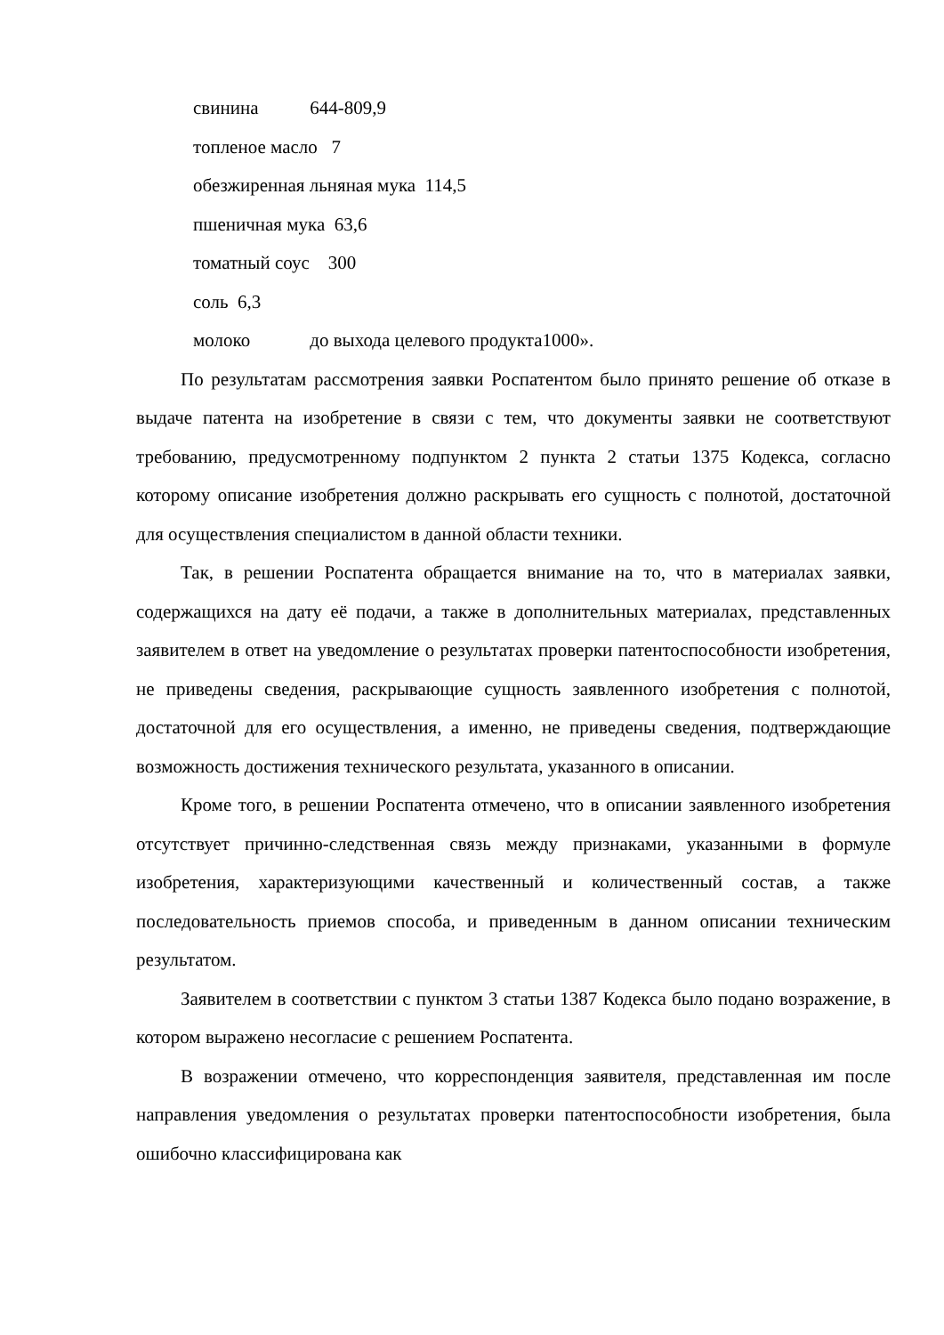свинина 644-809,9
топленое масло 7
обезжиренная льняная мука 114,5
пшеничная мука 63,6
томатный соус 300
соль 6,3
молоко до выхода целевого продукта1000».
По результатам рассмотрения заявки Роспатентом было принято решение об отказе в выдаче патента на изобретение в связи с тем, что документы заявки не соответствуют требованию, предусмотренному подпунктом 2 пункта 2 статьи 1375 Кодекса, согласно которому описание изобретения должно раскрывать его сущность с полнотой, достаточной для осуществления специалистом в данной области техники.
Так, в решении Роспатента обращается внимание на то, что в материалах заявки, содержащихся на дату её подачи, а также в дополнительных материалах, представленных заявителем в ответ на уведомление о результатах проверки патентоспособности изобретения, не приведены сведения, раскрывающие сущность заявленного изобретения с полнотой, достаточной для его осуществления, а именно, не приведены сведения, подтверждающие возможность достижения технического результата, указанного в описании.
Кроме того, в решении Роспатента отмечено, что в описании заявленного изобретения отсутствует причинно-следственная связь между признаками, указанными в формуле изобретения, характеризующими качественный и количественный состав, а также последовательность приемов способа, и приведенным в данном описании техническим результатом.
Заявителем в соответствии с пунктом 3 статьи 1387 Кодекса было подано возражение, в котором выражено несогласие с решением Роспатента.
В возражении отмечено, что корреспонденция заявителя, представленная им после направления уведомления о результатах проверки патентоспособности изобретения, была ошибочно классифицирована как